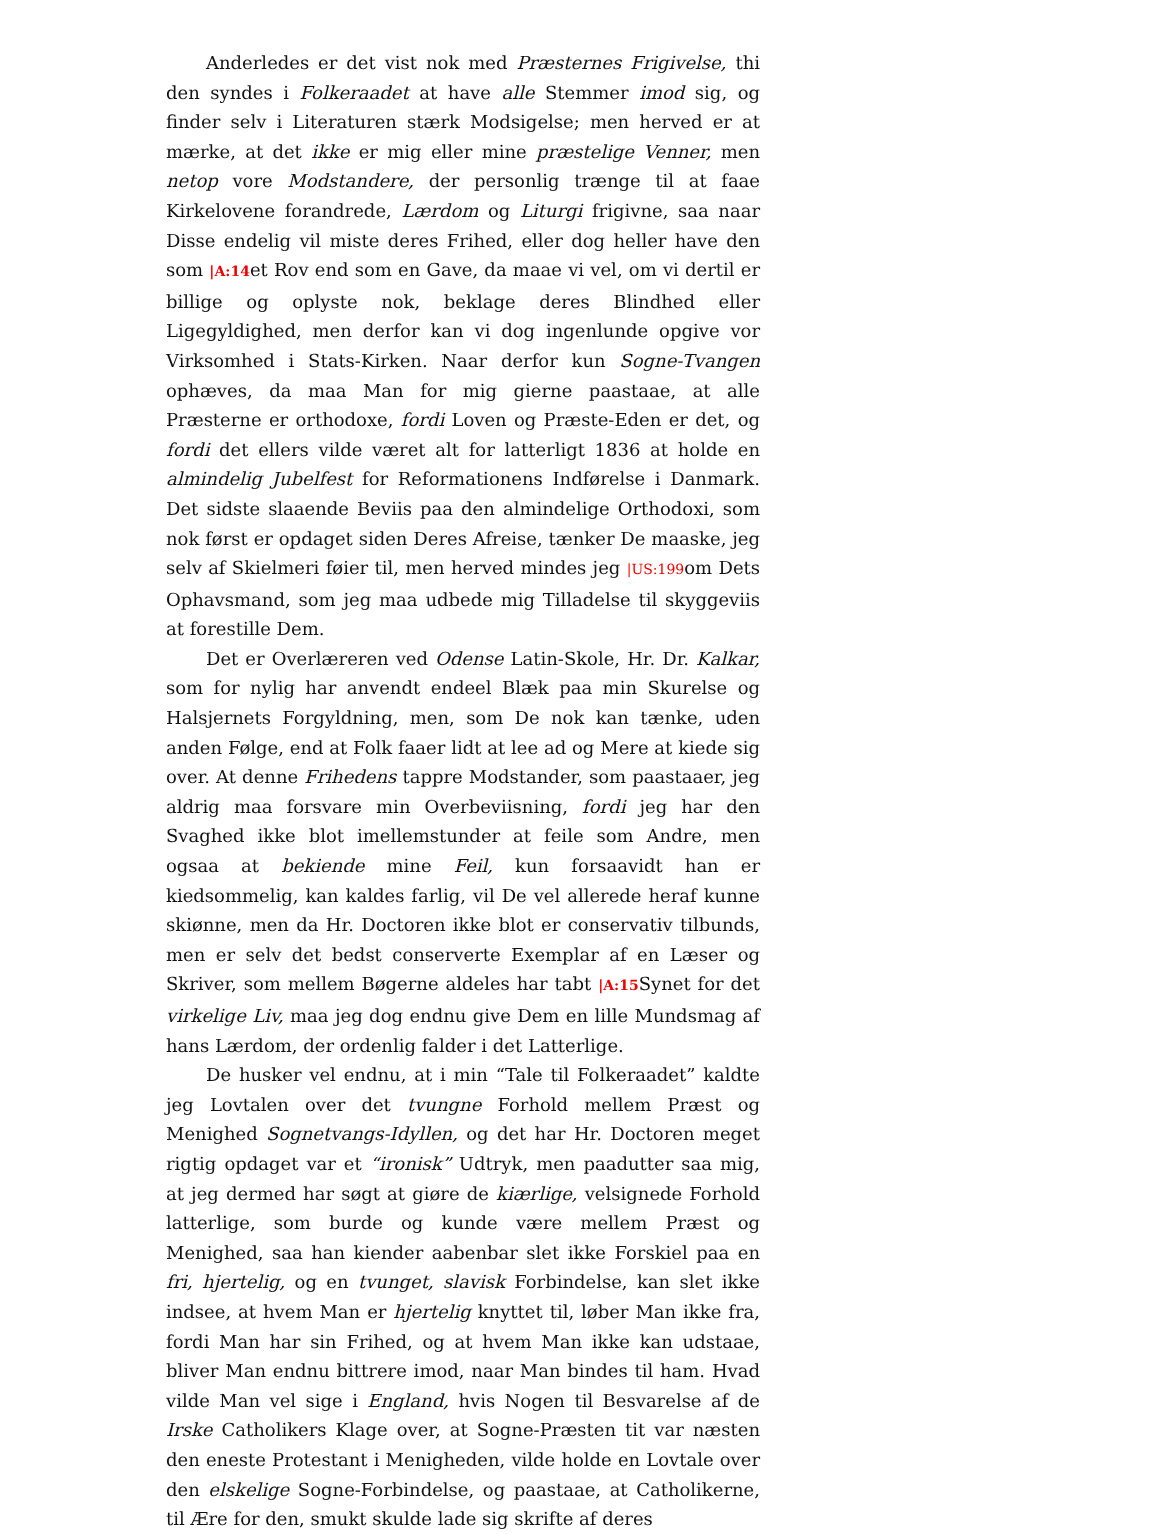Anderledes er det vist nok med Præsternes Frigivelse, thi den syndes i Folkeraadet at have alle Stemmer imod sig, og finder selv i Literaturen stærk Modsigelse; men herved er at mærke, at det ikke er mig eller mine præstelige Venner, men netop vore Modstandere, der personlig trænge til at faae Kirkelovene forandrede, Lærdom og Liturgi frigivne, saa naar Disse endelig vil miste deres Frihed, eller dog heller have den som |A:14et Rov end som en Gave, da maae vi vel, om vi dertil er billige og oplyste nok, beklage deres Blindhed eller Ligegyldighed, men derfor kan vi dog ingenlunde opgive vor Virksomhed i Stats-Kirken. Naar derfor kun Sogne-Tvangen ophæves, da maa Man for mig gierne paastaae, at alle Præsterne er orthodoxe, fordi Loven og Præste-Eden er det, og fordi det ellers vilde været alt for latterligt 1836 at holde en almindelig Jubelfest for Reformationens Indførelse i Danmark. Det sidste slaaende Beviis paa den almindelige Orthodoxi, som nok først er opdaget siden Deres Afreise, tænker De maaske, jeg selv af Skielmeri føier til, men herved mindes jeg |US:199om Dets Ophavsmand, som jeg maa udbede mig Tilladelse til skyggeviis at forestille Dem.
Det er Overlæreren ved Odense Latin-Skole, Hr. Dr. Kalkar, som for nylig har anvendt endeel Blæk paa min Skurelse og Halsjernets Forgyldning, men, som De nok kan tænke, uden anden Følge, end at Folk faaer lidt at lee ad og Mere at kiede sig over. At denne Frihedens tappre Modstander, som paastaaer, jeg aldrig maa forsvare min Overbeviisning, fordi jeg har den Svaghed ikke blot imellemstunder at feile som Andre, men ogsaa at bekiende mine Feil, kun forsaavidt han er kiedsommelig, kan kaldes farlig, vil De vel allerede heraf kunne skiønne, men da Hr. Doctoren ikke blot er conservativ tilbunds, men er selv det bedst conserverte Exemplar af en Læser og Skriver, som mellem Bøgerne aldeles har tabt |A:15 Synet for det virkelige Liv, maa jeg dog endnu give Dem en lille Mundsmag af hans Lærdom, der ordenlig falder i det Latterlige.
De husker vel endnu, at i min “Tale til Folkeraadet” kaldte jeg Lovtalen over det tvungne Forhold mellem Præst og Menighed Sognetvangs-Idyllen, og det har Hr. Doctoren meget rigtig opdaget var et “ironisk” Udtryk, men paadutter saa mig, at jeg dermed har søgt at giøre de kiærlige, velsignede Forhold latterlige, som burde og kunde være mellem Præst og Menighed, saa han kiender aabenbar slet ikke Forskiel paa en fri, hjertelig, og en tvunget, slavisk Forbindelse, kan slet ikke indsee, at hvem Man er hjertelig knyttet til, løber Man ikke fra, fordi Man har sin Frihed, og at hvem Man ikke kan udstaae, bliver Man endnu bittrere imod, naar Man bindes til ham. Hvad vilde Man vel sige i England, hvis Nogen til Besvarelse af de Irske Catholikers Klage over, at Sogne-Præsten tit var næsten den eneste Protestant i Menigheden, vilde holde en Lovtale over den elskelige Sogne-Forbindelse, og paastaae, at Catholikerne, til Ære for den, smukt skulde lade sig skrifte af deres